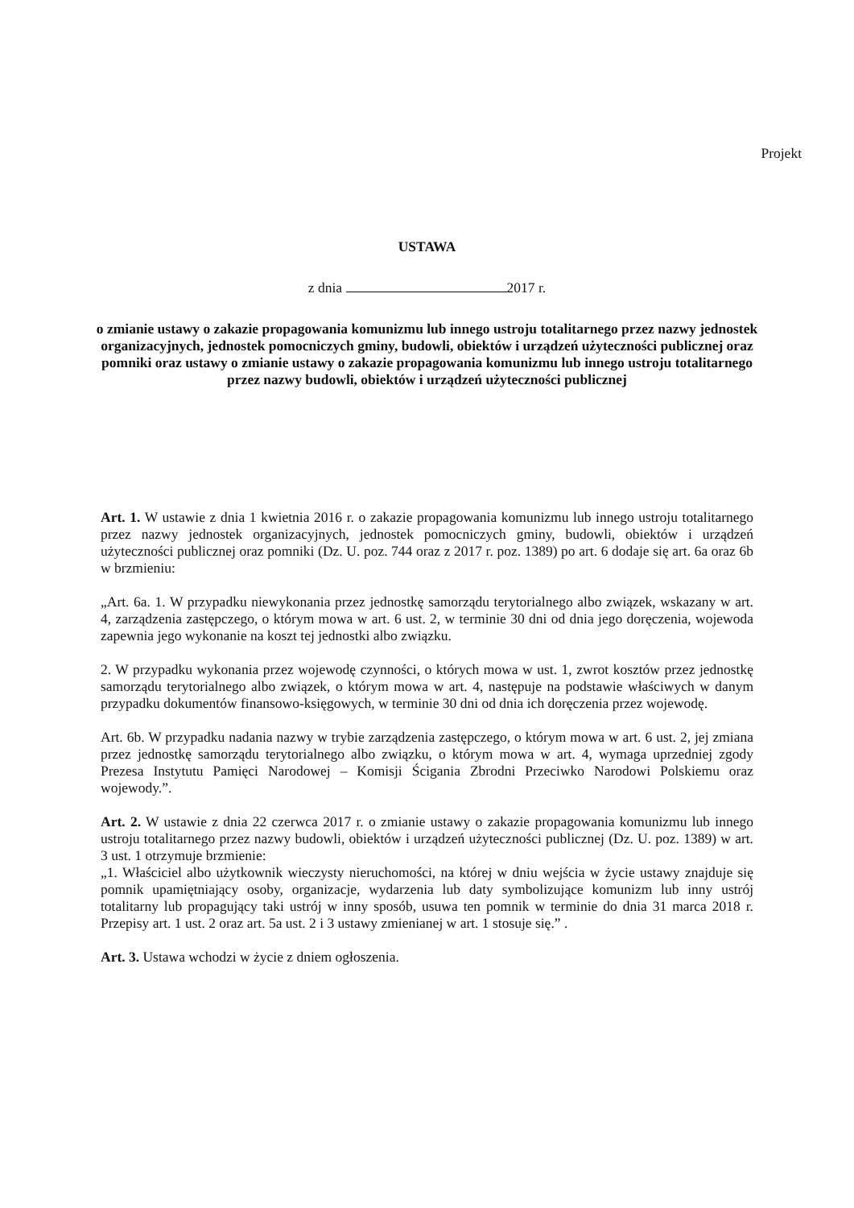Projekt
USTAWA
z dnia 2017 r.
o zmianie ustawy o zakazie propagowania komunizmu lub innego ustroju totalitarnego przez nazwy jednostek organizacyjnych, jednostek pomocniczych gminy, budowli, obiektów i urządzeń użyteczności publicznej oraz pomniki oraz ustawy o zmianie ustawy o zakazie propagowania komunizmu lub innego ustroju totalitarnego przez nazwy budowli, obiektów i urządzeń użyteczności publicznej
Art. 1. W ustawie z dnia 1 kwietnia 2016 r. o zakazie propagowania komunizmu lub innego ustroju totalitarnego przez nazwy jednostek organizacyjnych, jednostek pomocniczych gminy, budowli, obiektów i urządzeń użyteczności publicznej oraz pomniki (Dz. U. poz. 744 oraz z 2017 r. poz. 1389) po art. 6 dodaje się art. 6a oraz 6b w brzmieniu:
„Art. 6a. 1. W przypadku niewykonania przez jednostkę samorządu terytorialnego albo związek, wskazany w art. 4, zarządzenia zastępczego, o którym mowa w art. 6 ust. 2, w terminie 30 dni od dnia jego doręczenia, wojewoda zapewnia jego wykonanie na koszt tej jednostki albo związku.
2. W przypadku wykonania przez wojewodę czynności, o których mowa w ust. 1, zwrot kosztów przez jednostkę samorządu terytorialnego albo związek, o którym mowa w art. 4, następuje na podstawie właściwych w danym przypadku dokumentów finansowo-księgowych, w terminie 30 dni od dnia ich doręczenia przez wojewodę.
Art. 6b. W przypadku nadania nazwy w trybie zarządzenia zastępczego, o którym mowa w art. 6 ust. 2, jej zmiana przez jednostkę samorządu terytorialnego albo związku, o którym mowa w art. 4, wymaga uprzedniej zgody Prezesa Instytutu Pamięci Narodowej – Komisji Ścigania Zbrodni Przeciwko Narodowi Polskiemu oraz wojewody.”.
Art. 2. W ustawie z dnia 22 czerwca 2017 r. o zmianie ustawy o zakazie propagowania komunizmu lub innego ustroju totalitarnego przez nazwy budowli, obiektów i urządzeń użyteczności publicznej (Dz. U. poz. 1389) w art. 3 ust. 1 otrzymuje brzmienie:
„1. Właściciel albo użytkownik wieczysty nieruchomości, na której w dniu wejścia w życie ustawy znajduje się pomnik upamiętniający osoby, organizacje, wydarzenia lub daty symbolizujące komunizm lub inny ustrój totalitarny lub propagujący taki ustrój w inny sposób, usuwa ten pomnik w terminie do dnia 31 marca 2018 r. Przepisy art. 1 ust. 2 oraz art. 5a ust. 2 i 3 ustawy zmienianej w art. 1 stosuje się.” .
Art. 3. Ustawa wchodzi w życie z dniem ogłoszenia.